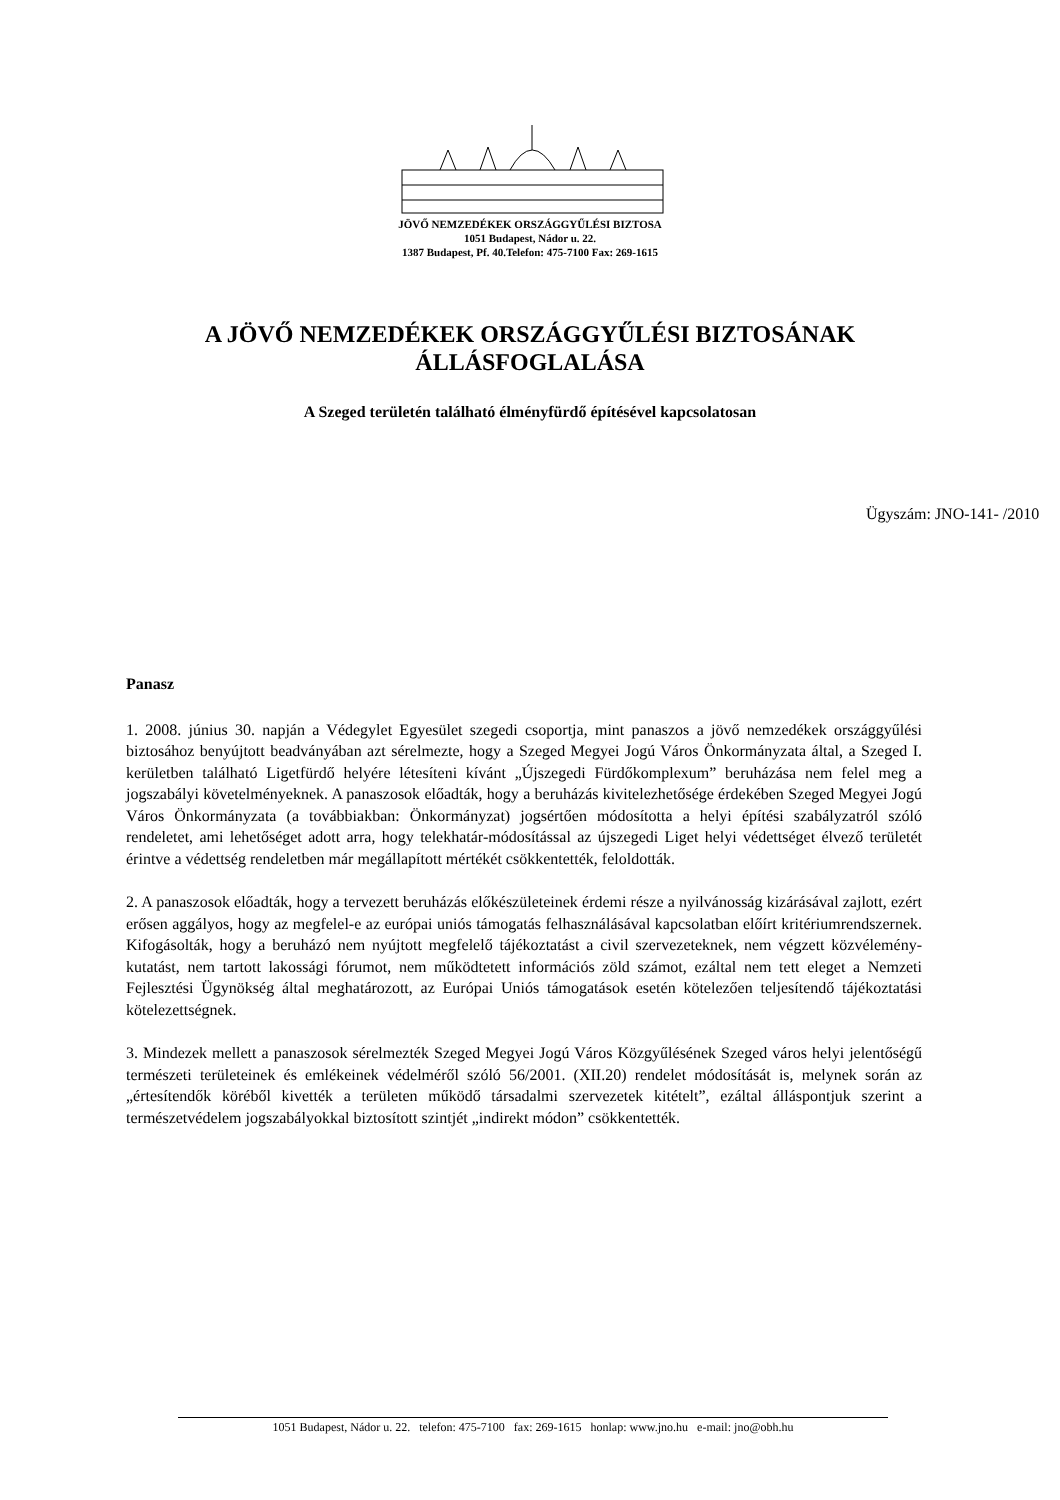JÖVŐ NEMZEDÉKEK ORSZÁGGYŰLÉSI BIZTOSA
1051 Budapest, Nádor u. 22.
1387 Budapest, Pf. 40.Telefon: 475-7100 Fax: 269-1615
A JÖVŐ NEMZEDÉKEK ORSZÁGGYŰLÉSI BIZTOSÁNAK
ÁLLÁSFOGLALÁSA
A Szeged területén található élményfürdő építésével kapcsolatosan
Ügyszám: JNO-141- /2010
Panasz
1. 2008. június 30. napján a Védegylet Egyesület szegedi csoportja, mint panaszos a jövő nemzedékek országgyűlési biztosához benyújtott beadványában azt sérelmezte, hogy a Szeged Megyei Jogú Város Önkormányzata által, a Szeged I. kerületben található Ligetfürdő helyére létesíteni kívánt „Újszegedi Fürdőkomplexum” beruházása nem felel meg a jogszabályi követelményeknek. A panaszosok előadták, hogy a beruházás kivitelezhetősége érdekében Szeged Megyei Jogú Város Önkormányzata (a továbbiakban: Önkormányzat) jogsértően módosította a helyi építési szabályzatról szóló rendeletet, ami lehetőséget adott arra, hogy telekhatár-módosítással az újszegedi Liget helyi védettséget élvező területét érintve a védettség rendeletben már megállapított mértékét csökkentették, feloldották.
2. A panaszosok előadták, hogy a tervezett beruházás előkészületeinek érdemi része a nyilvánosság kizárásával zajlott, ezért erősen aggályos, hogy az megfelel-e az európai uniós támogatás felhasználásával kapcsolatban előírt kritériumrendszernek. Kifogásolták, hogy a beruházó nem nyújtott megfelelő tájékoztatást a civil szervezeteknek, nem végzett közvélemény-kutatást, nem tartott lakossági fórumot, nem működtetett információs zöld számot, ezáltal nem tett eleget a Nemzeti Fejlesztési Ügynökség által meghatározott, az Európai Uniós támogatások esetén kötelezően teljesítendő tájékoztatási kötelezettségnek.
3. Mindezek mellett a panaszosok sérelmezték Szeged Megyei Jogú Város Közgyűlésének Szeged város helyi jelentőségű természeti területeinek és emlékeinek védelméről szóló 56/2001. (XII.20) rendelet módosítását is, melynek során az „értesítendők köréből kivették a területen működő társadalmi szervezetek kitételt”, ezáltal álláspontjuk szerint a természetvédelem jogszabályokkal biztosított szintjét „indirekt módon” csökkentették.
1051 Budapest, Nádor u. 22. telefon: 475-7100 fax: 269-1615 honlap: www.jno.hu e-mail: jno@obh.hu